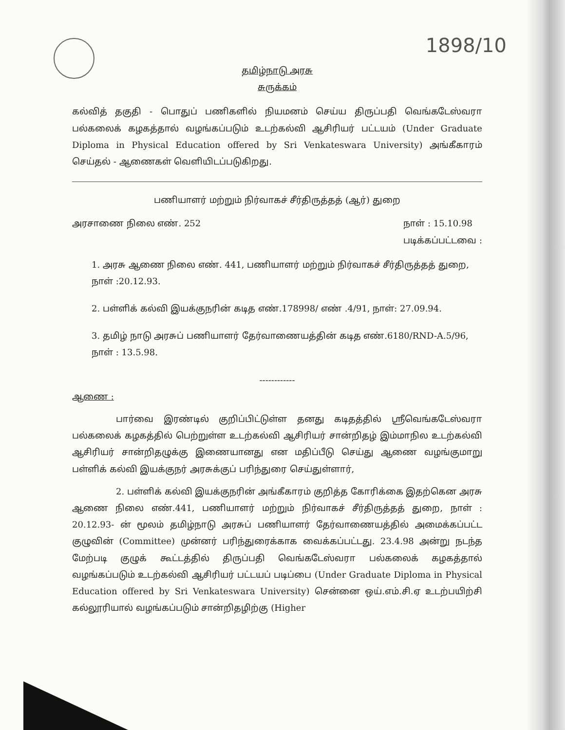1898/10
தமிழ்நாடு அரசு
சுருக்கம்
கல்வித் தகுதி - பொதுப் பணிகளில் நியமனம் செய்ய திருப்பதி வெங்கடேஸ்வரா பல்கலைக் கழகத்தால் வழங்கப்படும் உடற்கல்வி ஆசிரியர் பட்டயம் (Under Graduate Diploma in Physical Education offered by Sri Venkateswara University) அங்கீகாரம் செய்தல் - ஆணைகள் வெளியிடப்படுகிறது.
பணியாளர் மற்றும் நிர்வாகச் சீர்திருத்தத் (ஆர்) துறை
அரசாணை நிலை எண். 252 நாள் : 15.10.98
படிக்கப்பட்டவை :
1. அரசு ஆணை நிலை எண். 441, பணியாளர் மற்றும் நிர்வாகச் சீர்திருத்தத் துறை, நாள் :20.12.93.
2. பள்ளிக் கல்வி இயக்குநரின் கடித எண்.178998/ எண் .4/91, நாள்: 27.09.94.
3. தமிழ் நாடு அரசுப் பணியாளர் தேர்வாணையத்தின் கடித எண்.6180/RND-A.5/96, நாள் : 13.5.98.
------------
ஆணை :
பார்வை இரண்டில் குறிப்பிட்டுள்ள தனது கடிதத்தில் ஸ்ரீவெங்கடேஸ்வரா பல்கலைக் கழகத்தில் பெற்றுள்ள உடற்கல்வி ஆசிரியர் சான்றிதழ் இம்மாநில உடற்கல்வி ஆசிரியர் சான்றிதழுக்கு இணையானது என மதிப்பீடு செய்து ஆணை வழங்குமாறு பள்ளிக் கல்வி இயக்குநர் அரசுக்குப் பரிந்துரை செய்துள்ளார்,
2. பள்ளிக் கல்வி இயக்குநரின் அங்கீகாரம் குறித்த கோரிக்கை இதற்கென அரசு ஆணை நிலை எண்.441, பணியாளர் மற்றும் நிர்வாகச் சீர்திருத்தத் துறை, நாள் : 20.12.93- ன் மூலம் தமிழ்நாடு அரசுப் பணியாளர் தேர்வாணையத்தில் அமைக்கப்பட்ட குழுவின் (Committee) முன்னர் பரிந்துரைக்காக வைக்கப்பட்டது. 23.4.98 அன்று நடந்த மேற்படி குழுக் கூட்டத்தில் திருப்பதி வெங்கடேஸ்வரா பல்கலைக் கழகத்தால் வழங்கப்படும் உடற்கல்வி ஆசிரியர் பட்டயப் படிப்பை (Under Graduate Diploma in Physical Education offered by Sri Venkateswara University) சென்னை ஒய்.எம்.சி.ஏ உடற்பயிற்சி கல்லூரியால் வழங்கப்படும் சான்றிதழிற்கு (Higher